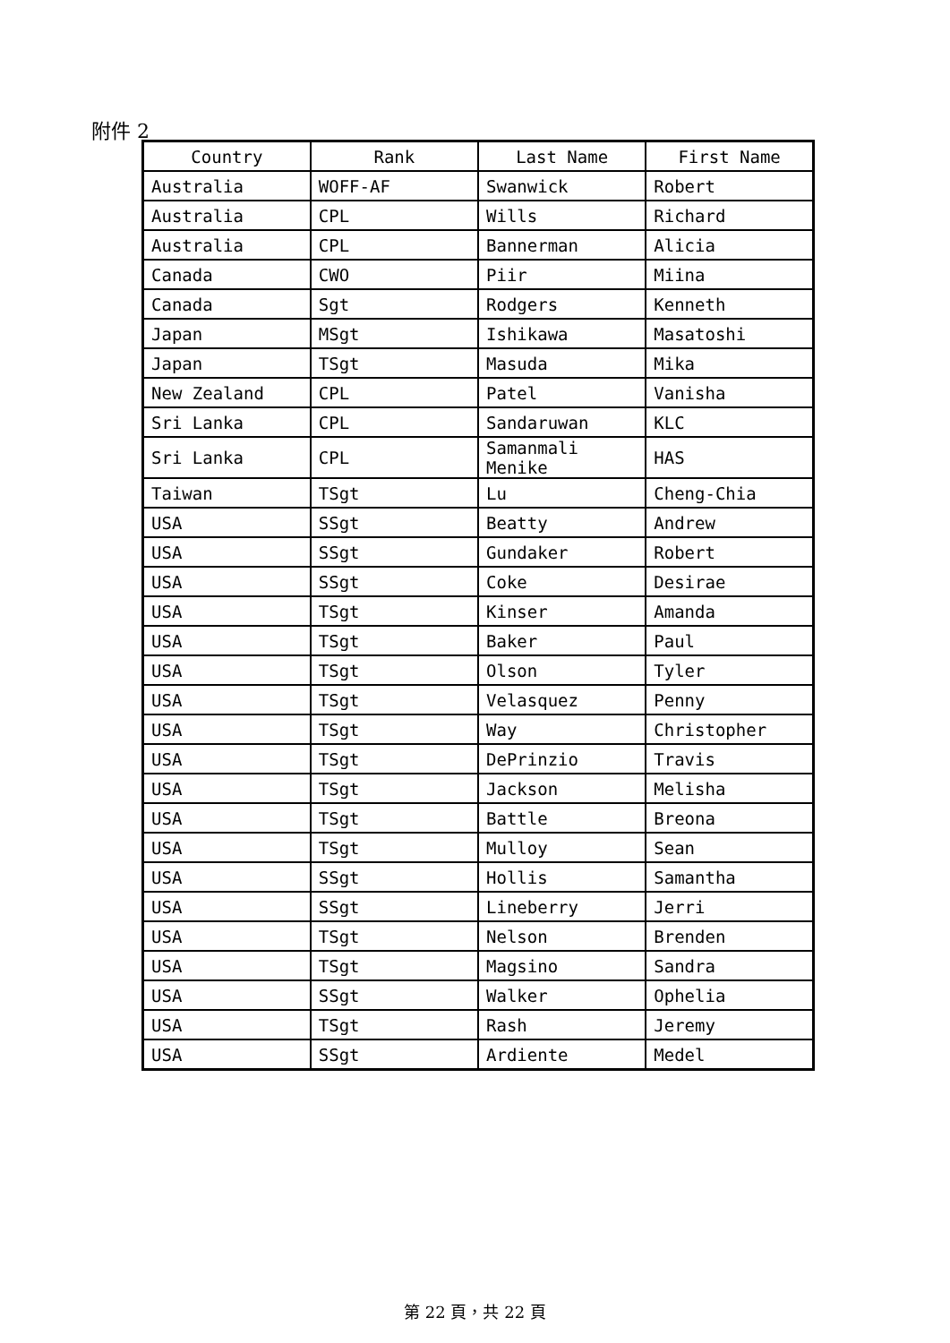附件 2
| Country | Rank | Last Name | First Name |
| --- | --- | --- | --- |
| Australia | WOFF-AF | Swanwick | Robert |
| Australia | CPL | Wills | Richard |
| Australia | CPL | Bannerman | Alicia |
| Canada | CWO | Piir | Miina |
| Canada | Sgt | Rodgers | Kenneth |
| Japan | MSgt | Ishikawa | Masatoshi |
| Japan | TSgt | Masuda | Mika |
| New Zealand | CPL | Patel | Vanisha |
| Sri Lanka | CPL | Sandaruwan | KLC |
| Sri Lanka | CPL | Samanmali Menike | HAS |
| Taiwan | TSgt | Lu | Cheng-Chia |
| USA | SSgt | Beatty | Andrew |
| USA | SSgt | Gundaker | Robert |
| USA | SSgt | Coke | Desirae |
| USA | TSgt | Kinser | Amanda |
| USA | TSgt | Baker | Paul |
| USA | TSgt | Olson | Tyler |
| USA | TSgt | Velasquez | Penny |
| USA | TSgt | Way | Christopher |
| USA | TSgt | DePrinzio | Travis |
| USA | TSgt | Jackson | Melisha |
| USA | TSgt | Battle | Breona |
| USA | TSgt | Mulloy | Sean |
| USA | SSgt | Hollis | Samantha |
| USA | SSgt | Lineberry | Jerri |
| USA | TSgt | Nelson | Brenden |
| USA | TSgt | Magsino | Sandra |
| USA | SSgt | Walker | Ophelia |
| USA | TSgt | Rash | Jeremy |
| USA | SSgt | Ardiente | Medel |
第 22 頁，共 22 頁